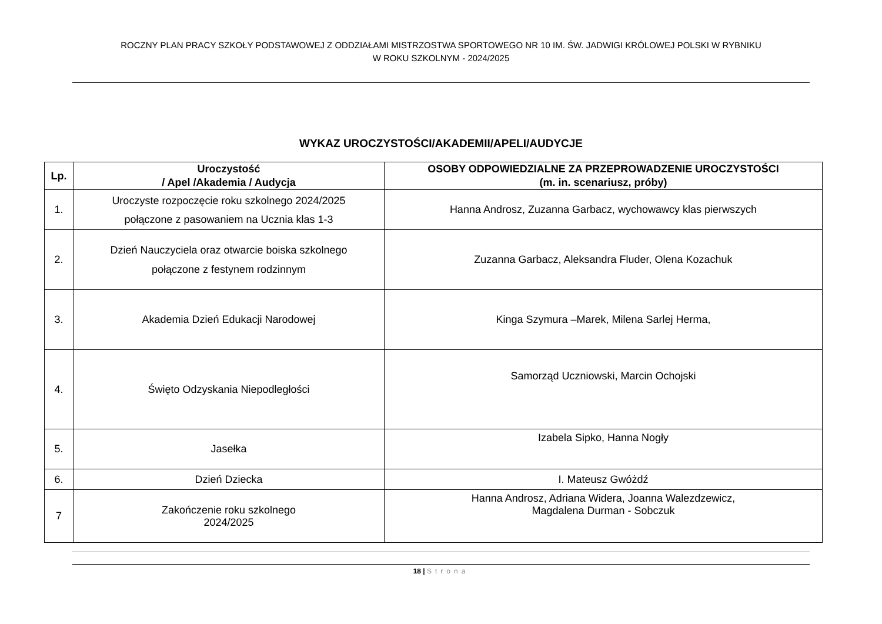ROCZNY PLAN PRACY SZKOŁY PODSTAWOWEJ Z ODDZIAŁAMI MISTRZOSTWA SPORTOWEGO NR 10 IM. ŚW. JADWIGI KRÓLOWEJ POLSKI W RYBNIKU
W ROKU SZKOLNYM - 2024/2025
WYKAZ UROCZYSTOŚCI/AKADEMII/APELI/AUDYCJE
| Lp. | Uroczystość / Apel /Akademia / Audycja | OSOBY ODPOWIEDZIALNE ZA PRZEPROWADZENIE UROCZYSTOŚCI (m. in. scenariusz, próby) |
| --- | --- | --- |
| 1. | Uroczyste rozpoczęcie roku szkolnego 2024/2025 połączone z pasowaniem na Ucznia klas 1-3 | Hanna Androsz, Zuzanna Garbacz, wychowawcy klas pierwszych |
| 2. | Dzień Nauczyciela oraz otwarcie boiska szkolnego połączone z festynem rodzinnym | Zuzanna Garbacz, Aleksandra Fluder, Olena Kozachuk |
| 3. | Akademia Dzień Edukacji Narodowej | Kinga Szymura –Marek, Milena Sarlej Herma, |
| 4. | Święto Odzyskania Niepodległości | Samorząd Uczniowski, Marcin Ochojski |
| 5. | Jasełka | Izabela Sipko, Hanna Nogły |
| 6. | Dzień Dziecka | I. Mateusz Gwóżdź |
| 7 | Zakończenie roku szkolnego 2024/2025 | Hanna Androsz, Adriana Widera, Joanna Walezdzewicz, Magdalena Durman - Sobczuk |
18 | Strona